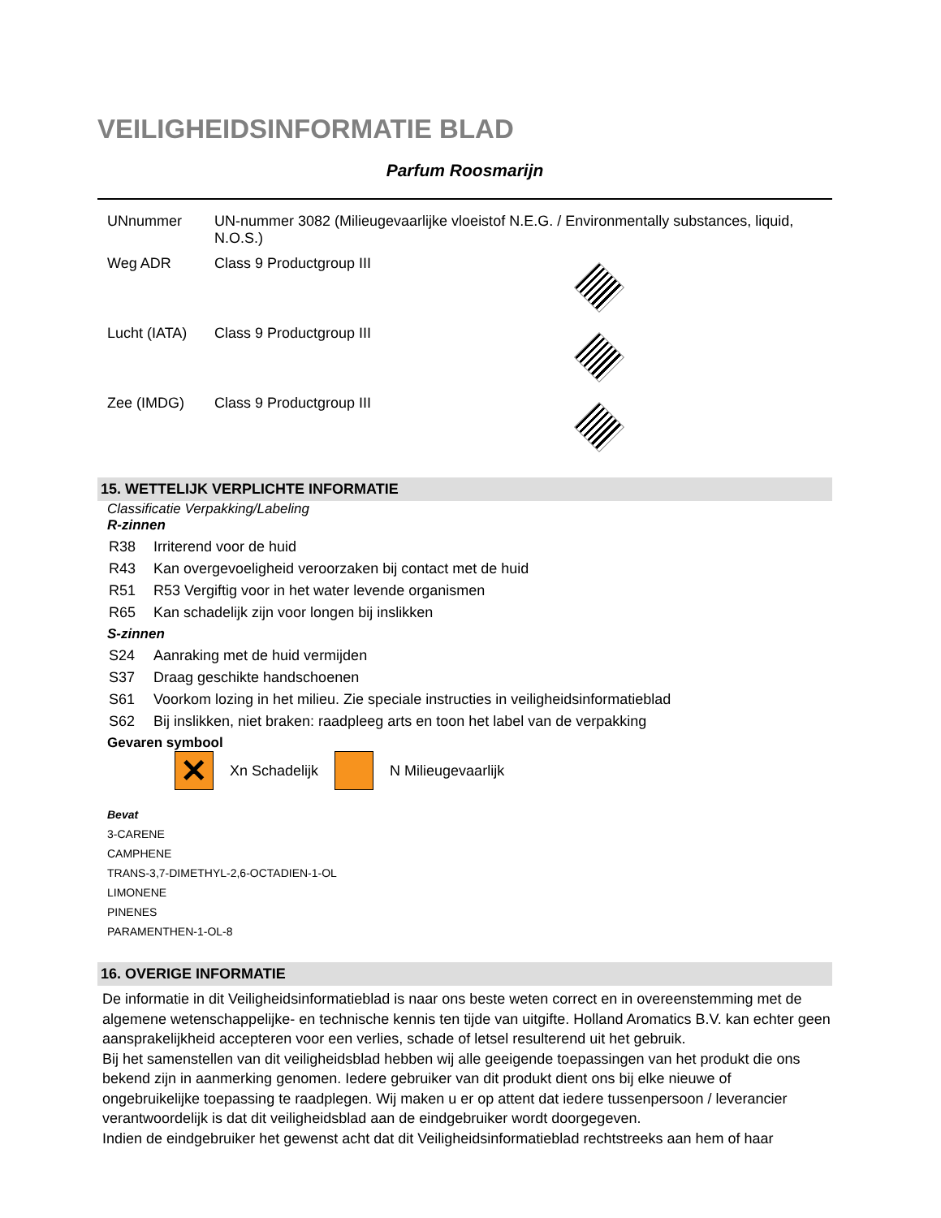VEILIGHEIDSINFORMATIE BLAD
Parfum Roosmarijn
| UNnummer | UN-nummer 3082 (Milieugevaarlijke vloeistof N.E.G. / Environmentally substances, liquid, N.O.S.) | |
| Weg ADR | Class 9 Productgroup III | |
| Lucht (IATA) | Class 9 Productgroup III | |
| Zee (IMDG) | Class 9 Productgroup III | |
15. WETTELIJK VERPLICHTE INFORMATIE
Classificatie Verpakking/Labeling
R-zinnen
R38 Irriterend voor de huid
R43 Kan overgevoeligheid veroorzaken bij contact met de huid
R51 R53 Vergiftig voor in het water levende organismen
R65 Kan schadelijk zijn voor longen bij inslikken
S-zinnen
S24 Aanraking met de huid vermijden
S37 Draag geschikte handschoenen
S61 Voorkom lozing in het milieu. Zie speciale instructies in veiligheidsinformatieblad
S62 Bij inslikken, niet braken: raadpleeg arts en toon het label van de verpakking
Gevaren symbool
✕
Xn Schadelijk N Milieugevaarlijk
Bevat
3-CARENE
CAMPHENE
TRANS-3,7-DIMETHYL-2,6-OCTADIEN-1-OL
LIMONENE
PINENES
PARAMENTHEN-1-OL-8
16. OVERIGE INFORMATIE
De informatie in dit Veiligheidsinformatieblad is naar ons beste weten correct en in overeenstemming met de algemene wetenschappelijke- en technische kennis ten tijde van uitgifte. Holland Aromatics B.V. kan echter geen aansprakelijkheid accepteren voor een verlies, schade of letsel resulterend uit het gebruik.
Bij het samenstellen van dit veiligheidsblad hebben wij alle geeigende toepassingen van het produkt die ons bekend zijn in aanmerking genomen. Iedere gebruiker van dit produkt dient ons bij elke nieuwe of ongebruikelijke toepassing te raadplegen. Wij maken u er op attent dat iedere tussenpersoon / leverancier verantwoordelijk is dat dit veiligheidsblad aan de eindgebruiker wordt doorgegeven.
Indien de eindgebruiker het gewenst acht dat dit Veiligheidsinformatieblad rechtstreeks aan hem of haar